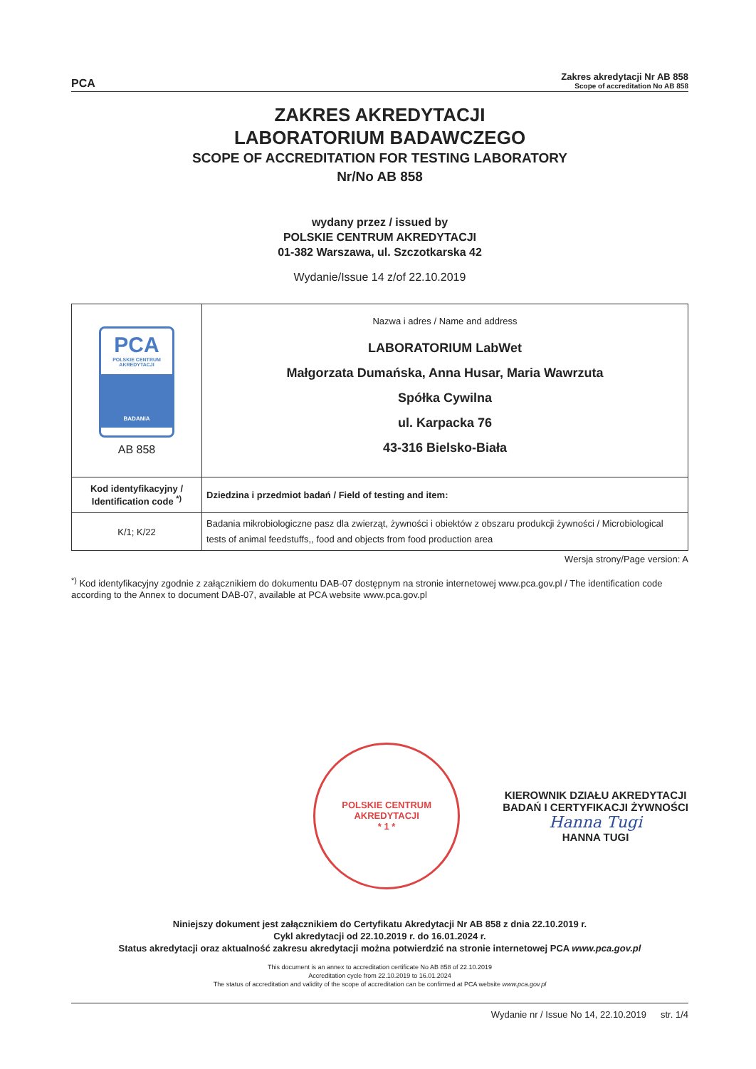PCA
Zakres akredytacji Nr AB 858
Scope of accreditation No AB 858
ZAKRES AKREDYTACJI
LABORATORIUM BADAWCZEGO
SCOPE OF ACCREDITATION FOR TESTING LABORATORY
Nr/No AB 858
wydany przez / issued by
POLSKIE CENTRUM AKREDYTACJI
01-382 Warszawa, ul. Szczotkarska 42
Wydanie/Issue 14 z/of 22.10.2019
| PCA POLSKIE CENTRUM AKREDYTACJI BADANIA AB 858 | Nazwa i adres / Name and address LABORATORIUM LabWet Małgorzata Dumańska, Anna Husar, Maria Wawrzuta Spółka Cywilna ul. Karpacka 76 43-316 Bielsko-Biała |
| Kod identyfikacyjny / Identification code <sup>*)</sup> | Dziedzina i przedmiot badań / Field of testing and item: |
| K/1; K/22 | Badania mikrobiologiczne pasz dla zwierząt, żywności i obiektów z obszaru produkcji żywności / Microbiological tests of animal feedstuffs,, food and objects from food production area |
Wersja strony/Page version: A
<sup>*)</sup> Kod identyfikacyjny zgodnie z załącznikiem do dokumentu DAB-07 dostępnym na stronie internetowej www.pca.gov.pl / The identification code according to the Annex to document DAB-07, available at PCA website www.pca.gov.pl
POLSKIE CENTRUM AKREDYTACJI
* 1 *
KIEROWNIK DZIAŁU AKREDYTACJI
BADAŃ I CERTYFIKACJI ŻYWNOŚCI
Hanna Tugi
HANNA TUGI
Niniejszy dokument jest załącznikiem do Certyfikatu Akredytacji Nr AB 858 z dnia 22.10.2019 r.
Cykl akredytacji od 22.10.2019 r. do 16.01.2024 r.
Status akredytacji oraz aktualność zakresu akredytacji można potwierdzić na stronie internetowej PCA www.pca.gov.pl
This document is an annex to accreditation certificate No AB 858 of 22.10.2019
Accreditation cycle from 22.10.2019 to 16.01.2024
The status of accreditation and validity of the scope of accreditation can be confirmed at PCA website www.pca.gov.pl
Wydanie nr / Issue No 14, 22.10.2019 str. 1/4